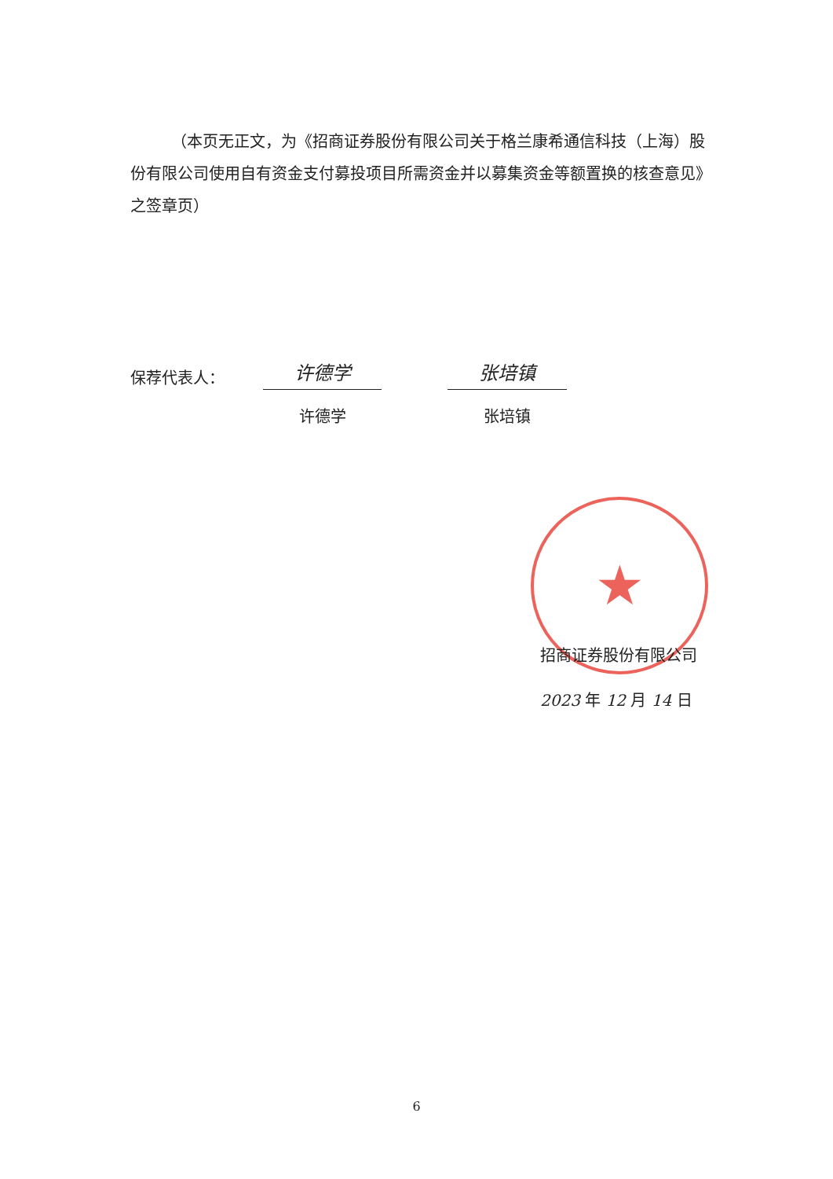★
（本页无正文，为《招商证券股份有限公司关于格兰康希通信科技（上海）股份有限公司使用自有资金支付募投项目所需资金并以募集资金等额置换的核查意见》之签章页）
保荐代表人：
许德学
许德学
张培镇
张培镇
招商证券股份有限公司
2023 年 12 月 14 日
6